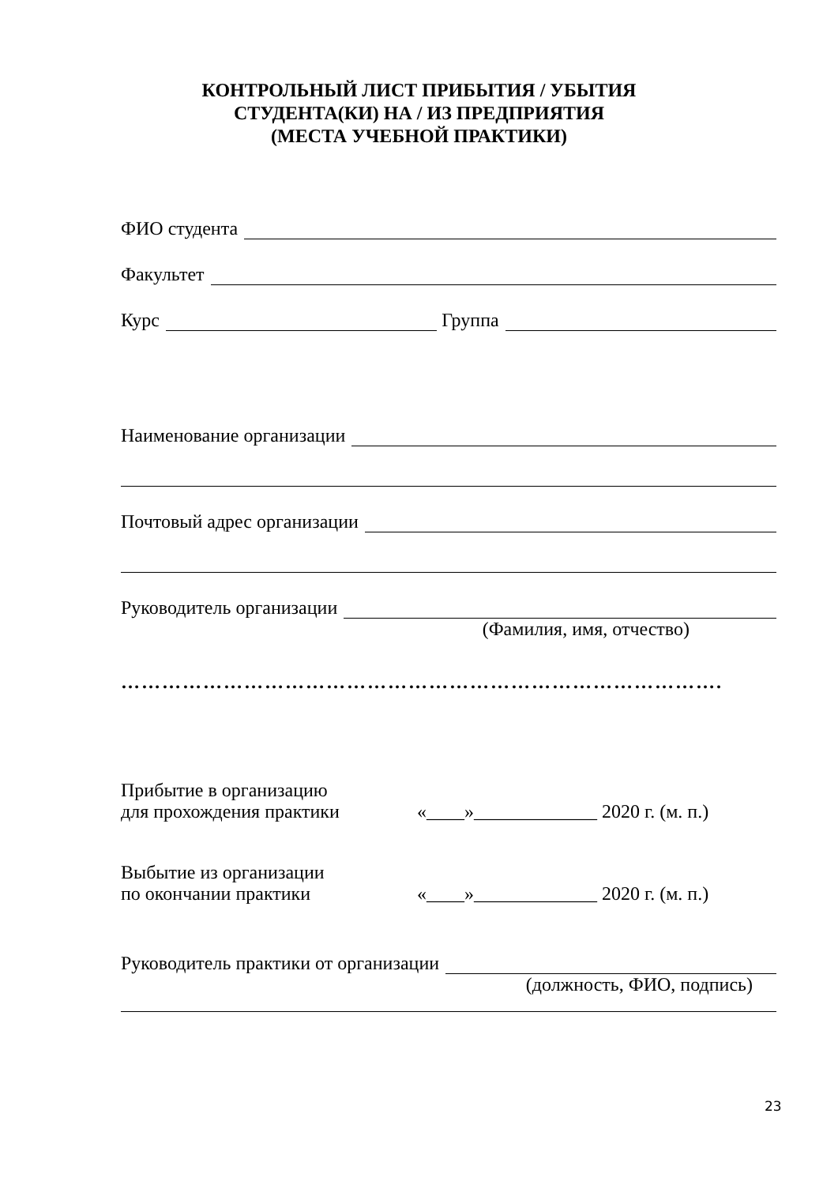КОНТРОЛЬНЫЙ ЛИСТ ПРИБЫТИЯ / УБЫТИЯ
СТУДЕНТА(КИ) НА / ИЗ ПРЕДПРИЯТИЯ
(МЕСТА УЧЕБНОЙ ПРАКТИКИ)
ФИО студента
Факультет
Курс Группа
Наименование организации
Почтовый адрес организации
Руководитель организации
(Фамилия, имя, отчество)
…………………………………………………………………………….
Прибытие в организацию
для прохождения практики
«____»_____________ 2020 г. (м. п.)
Выбытие из организации
по окончании практики
«____»_____________ 2020 г. (м. п.)
Руководитель практики от организации
(должность, ФИО, подпись)
23